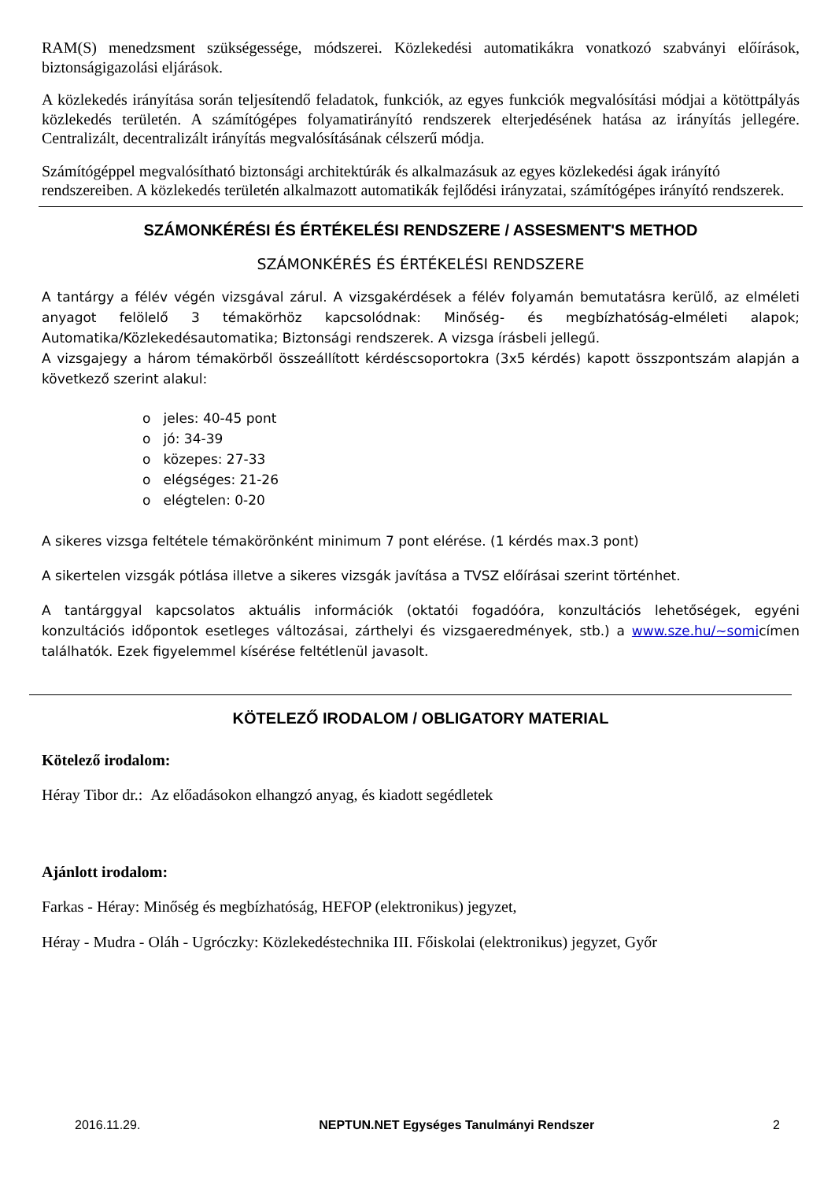RAM(S) menedzsment szükségessége, módszerei. Közlekedési automatikákra vonatkozó szabványi előírások, biztonságigazolási eljárások.
A közlekedés irányítása során teljesítendő feladatok, funkciók, az egyes funkciók megvalósítási módjai a kötöttpályás közlekedés területén. A számítógépes folyamatirányító rendszerek elterjedésének hatása az irányítás jellegére. Centralizált, decentralizált irányítás megvalósításának célszerű módja.
Számítógéppel megvalósítható biztonsági architektúrák és alkalmazásuk az egyes közlekedési ágak irányító rendszereiben. A közlekedés területén alkalmazott automatikák fejlődési irányzatai, számítógépes irányító rendszerek.
SZÁMONKÉRÉSI ÉS ÉRTÉKELÉSI RENDSZERE / ASSESMENT'S METHOD
SZÁMONKÉRÉS ÉS ÉRTÉKELÉSI RENDSZERE
A tantárgy a félév végén vizsgával zárul. A vizsgakérdések a félév folyamán bemutatásra kerülő, az elméleti anyagot felölelő 3 témakörhöz kapcsolódnak: Minőség- és megbízhatóság-elméleti alapok; Automatika/Közlekedésautomatika; Biztonsági rendszerek. A vizsga írásbeli jellegű.
A vizsgajegy a három témakörből összeállított kérdéscsoportokra (3x5 kérdés) kapott összpontszám alapján a következő szerint alakul:
o jeles: 40-45 pont
o jó: 34-39
o közepes: 27-33
o elégséges: 21-26
o elégtelen: 0-20
A sikeres vizsga feltétele témakörönként minimum 7 pont elérése. (1 kérdés max.3 pont)
A sikertelen vizsgák pótlása illetve a sikeres vizsgák javítása a TVSZ előírásai szerint történhet.
A tantárggyal kapcsolatos aktuális információk (oktatói fogadóóra, konzultációs lehetőségek, egyéni konzultációs időpontok esetleges változásai, zárthelyi és vizsgaeredmények, stb.) a www.sze.hu/~somicímen találhatók. Ezek figyelemmel kísérése feltétlenül javasolt.
KÖTELEZŐ IRODALOM / OBLIGATORY MATERIAL
Kötelező irodalom:
Héray Tibor dr.: Az előadásokon elhangzó anyag, és kiadott segédletek
Ajánlott irodalom:
Farkas - Héray: Minőség és megbízhatóság, HEFOP (elektronikus) jegyzet,
Héray - Mudra - Oláh - Ugróczky: Közlekedéstechnika III. Főiskolai (elektronikus) jegyzet, Győr
2016.11.29. NEPTUN.NET Egységes Tanulmányi Rendszer 2